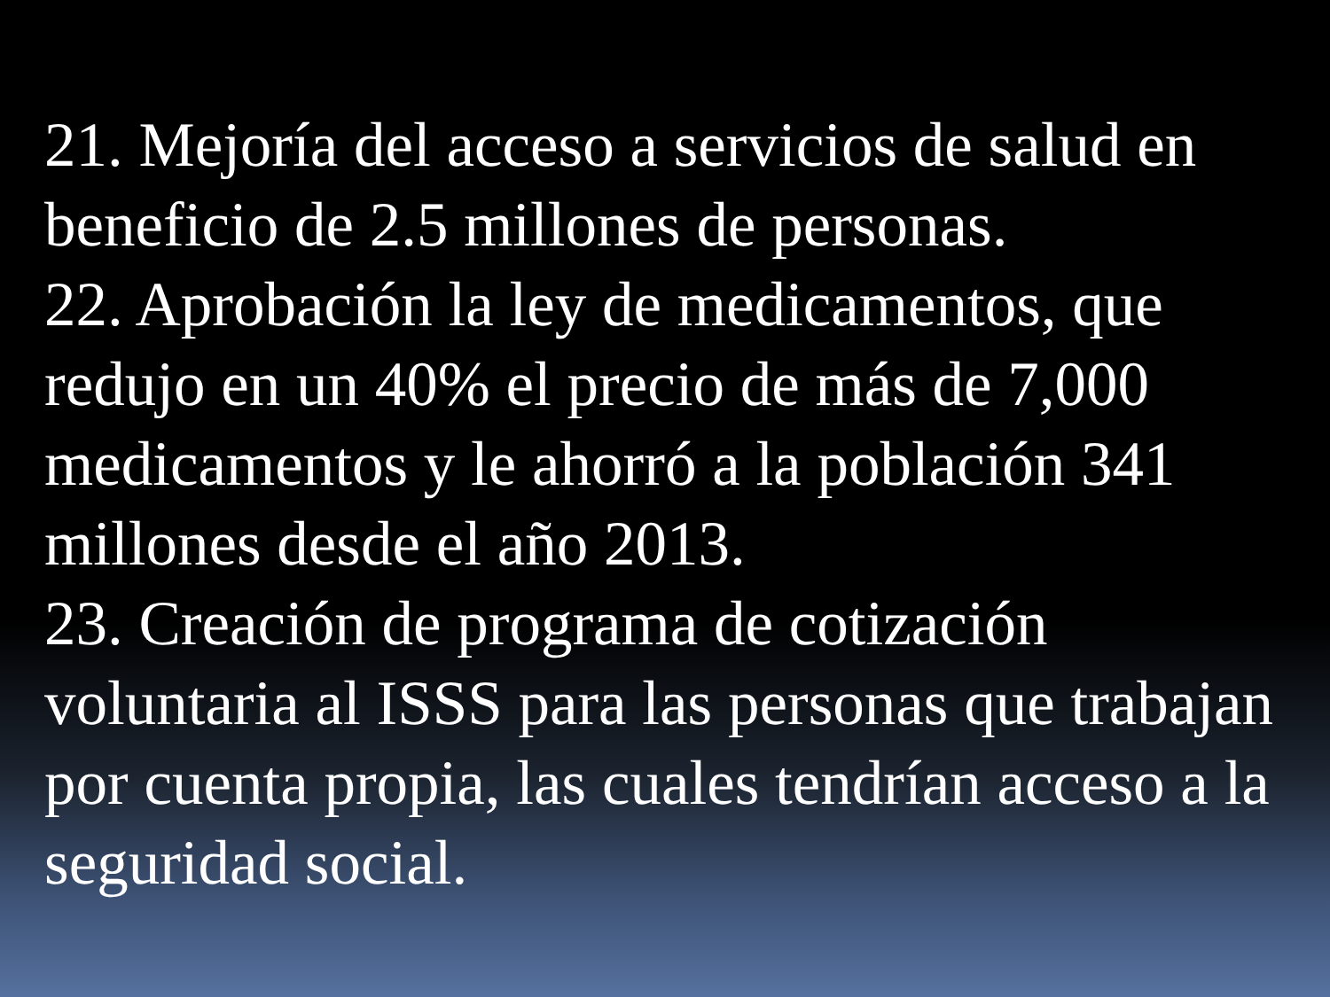21. Mejoría del acceso a servicios de salud en beneficio de 2.5 millones de personas.
22. Aprobación la ley de medicamentos, que redujo en un 40% el precio de más de 7,000 medicamentos y le ahorró a la población 341 millones desde el año 2013.
23. Creación de programa de cotización voluntaria al ISSS para las personas que trabajan por cuenta propia, las cuales tendrían acceso a la seguridad social.